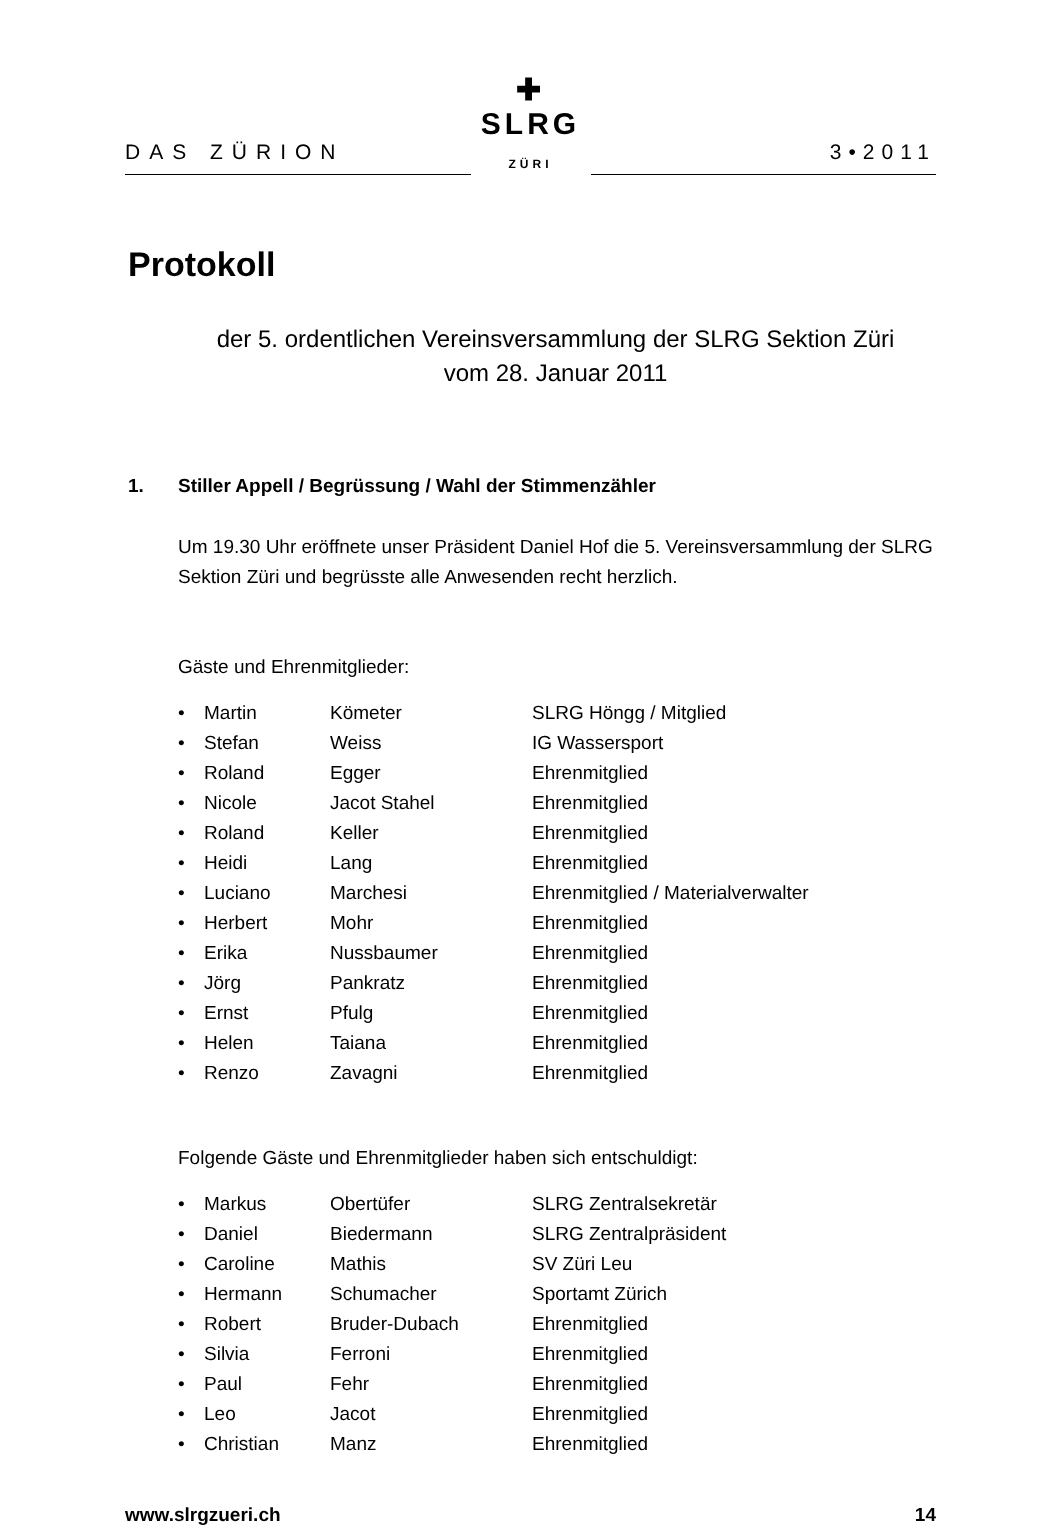DAS ZÜRION
✚
SLRG ZÜRI
3•2011
Protokoll
der 5. ordentlichen Vereinsversammlung der SLRG Sektion Züri
vom 28. Januar 2011
1. Stiller Appell / Begrüssung / Wahl der Stimmenzähler
Um 19.30 Uhr eröffnete unser Präsident Daniel Hof die 5. Vereinsversammlung der SLRG Sektion Züri und begrüsste alle Anwesenden recht herzlich.
Gäste und Ehrenmitglieder:
| • | Martin | Kömeter | SLRG Höngg / Mitglied |
| • | Stefan | Weiss | IG Wassersport |
| • | Roland | Egger | Ehrenmitglied |
| • | Nicole | Jacot Stahel | Ehrenmitglied |
| • | Roland | Keller | Ehrenmitglied |
| • | Heidi | Lang | Ehrenmitglied |
| • | Luciano | Marchesi | Ehrenmitglied / Materialverwalter |
| • | Herbert | Mohr | Ehrenmitglied |
| • | Erika | Nussbaumer | Ehrenmitglied |
| • | Jörg | Pankratz | Ehrenmitglied |
| • | Ernst | Pfulg | Ehrenmitglied |
| • | Helen | Taiana | Ehrenmitglied |
| • | Renzo | Zavagni | Ehrenmitglied |
Folgende Gäste und Ehrenmitglieder haben sich entschuldigt:
| • | Markus | Obertüfer | SLRG Zentralsekretär |
| • | Daniel | Biedermann | SLRG Zentralpräsident |
| • | Caroline | Mathis | SV Züri Leu |
| • | Hermann | Schumacher | Sportamt Zürich |
| • | Robert | Bruder-Dubach | Ehrenmitglied |
| • | Silvia | Ferroni | Ehrenmitglied |
| • | Paul | Fehr | Ehrenmitglied |
| • | Leo | Jacot | Ehrenmitglied |
| • | Christian | Manz | Ehrenmitglied |
www.slrgzueri.ch 14